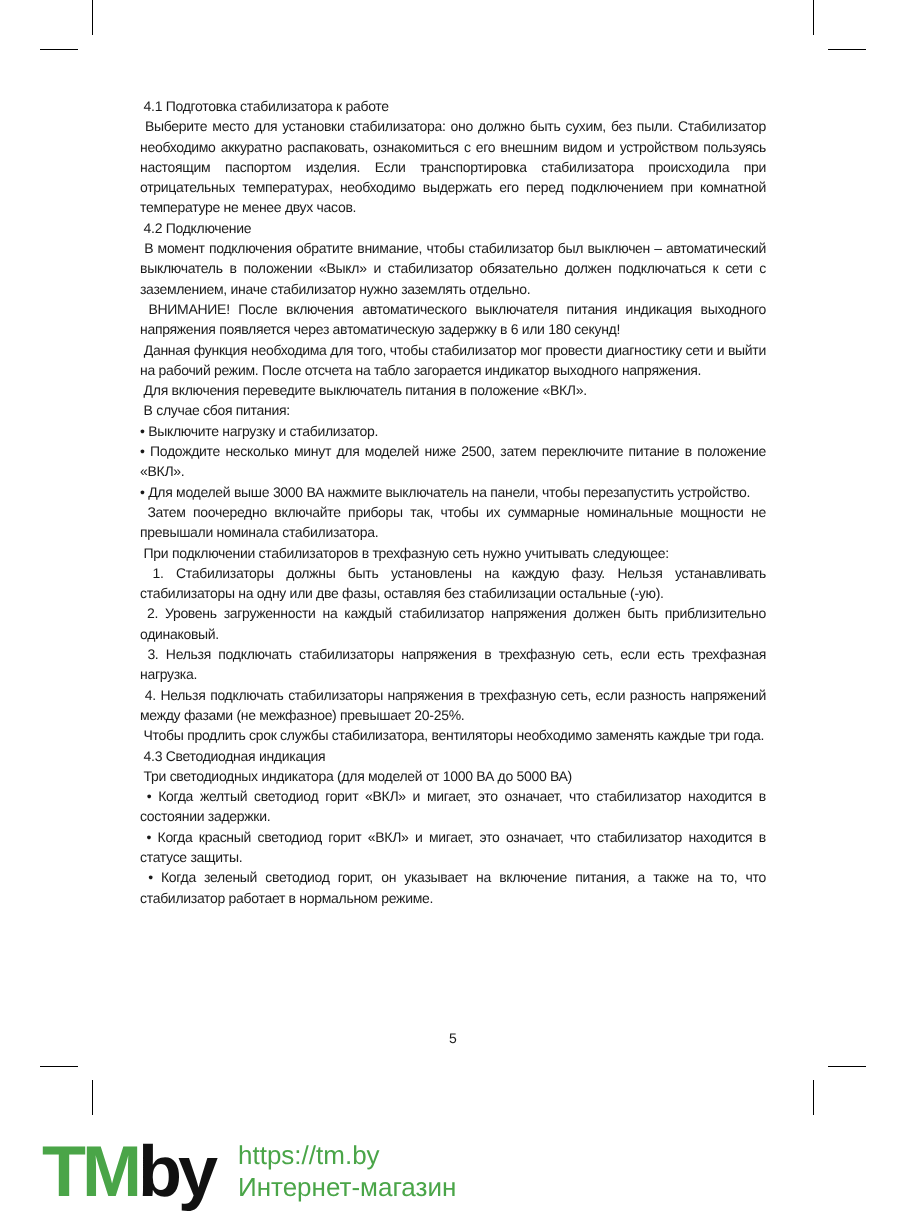4.1 Подготовка стабилизатора к работе
Выберите место для установки стабилизатора: оно должно быть сухим, без пыли. Стабилизатор необходимо аккуратно распаковать, ознакомиться с его внешним видом и устройством пользуясь настоящим паспортом изделия. Если транспортировка стабилизатора происходила при отрицательных температурах, необходимо выдержать его перед подключением при комнатной температуре не менее двух часов.
4.2 Подключение
В момент подключения обратите внимание, чтобы стабилизатор был выключен – автоматический выключатель в положении «Выкл» и стабилизатор обязательно должен подключаться к сети с заземлением, иначе стабилизатор нужно заземлять отдельно.
ВНИМАНИЕ! После включения автоматического выключателя питания индикация выходного напряжения появляется через автоматическую задержку в 6 или 180 секунд!
Данная функция необходима для того, чтобы стабилизатор мог провести диагностику сети и выйти на рабочий режим. После отсчета на табло загорается индикатор выходного напряжения.
Для включения переведите выключатель питания в положение «ВКЛ».
В случае сбоя питания:
• Выключите нагрузку и стабилизатор.
• Подождите несколько минут для моделей ниже 2500, затем переключите питание в положение «ВКЛ».
• Для моделей выше 3000 ВА нажмите выключатель на панели, чтобы перезапустить устройство.
Затем поочередно включайте приборы так, чтобы их суммарные номинальные мощности не превышали номинала стабилизатора.
При подключении стабилизаторов в трехфазную сеть нужно учитывать следующее:
1. Стабилизаторы должны быть установлены на каждую фазу. Нельзя устанавливать стабилизаторы на одну или две фазы, оставляя без стабилизации остальные (-ую).
2. Уровень загруженности на каждый стабилизатор напряжения должен быть приблизительно одинаковый.
3. Нельзя подключать стабилизаторы напряжения в трехфазную сеть, если есть трехфазная нагрузка.
4. Нельзя подключать стабилизаторы напряжения в трехфазную сеть, если разность напряжений между фазами (не межфазное) превышает 20-25%.
Чтобы продлить срок службы стабилизатора, вентиляторы необходимо заменять каждые три года.
4.3 Светодиодная индикация
Три светодиодных индикатора (для моделей от 1000 ВА до 5000 ВА)
• Когда желтый светодиод горит «ВКЛ» и мигает, это означает, что стабилизатор находится в состоянии задержки.
• Когда красный светодиод горит «ВКЛ» и мигает, это означает, что стабилизатор находится в статусе защиты.
• Когда зеленый светодиод горит, он указывает на включение питания, а также на то, что стабилизатор работает в нормальном режиме.
5
TMby
https://tm.by
Интернет-магазин